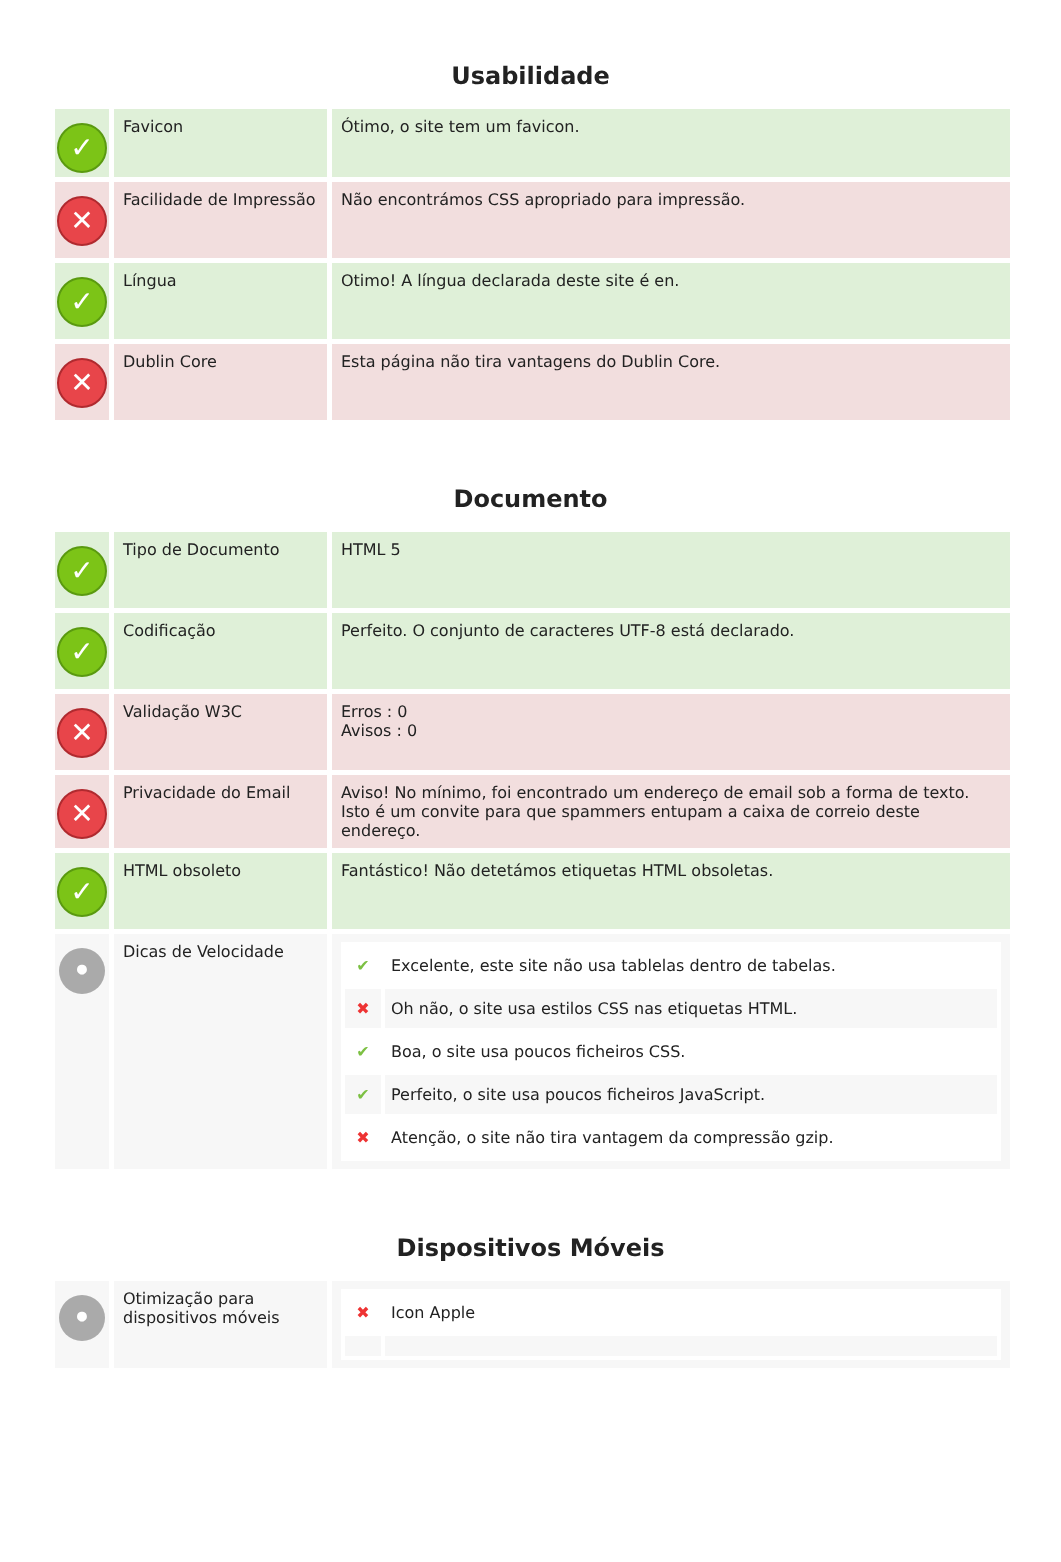Usabilidade
| ✓ | Favicon | Ótimo, o site tem um favicon. |
| ✕ | Facilidade de Impressão | Não encontrámos CSS apropriado para impressão. |
| ✓ | Língua | Otimo! A língua declarada deste site é en. |
| ✕ | Dublin Core | Esta página não tira vantagens do Dublin Core. |
Documento
| ✓ | Tipo de Documento | HTML 5 |
| ✓ | Codificação | Perfeito. O conjunto de caracteres UTF-8 está declarado. |
| ✕ | Validação W3C | Erros : 0 Avisos : 0 |
| ✕ | Privacidade do Email | Aviso! No mínimo, foi encontrado um endereço de email sob a forma de texto. Isto é um convite para que spammers entupam a caixa de correio deste endereço. |
| ✓ | HTML obsoleto | Fantástico! Não detetámos etiquetas HTML obsoletas. |
| • | Dicas de Velocidade | / ✔ / Excelente, este site não usa tablelas dentro de tabelas. / / ✖ / Oh não, o site usa estilos CSS nas etiquetas HTML. / / ✔ / Boa, o site usa poucos ficheiros CSS. / / ✔ / Perfeito, o site usa poucos ficheiros JavaScript. / / ✖ / Atenção, o site não tira vantagem da compressão gzip. / |
Dispositivos Móveis
| • | Otimização para dispositivos móveis | / ✖ / Icon Apple / |